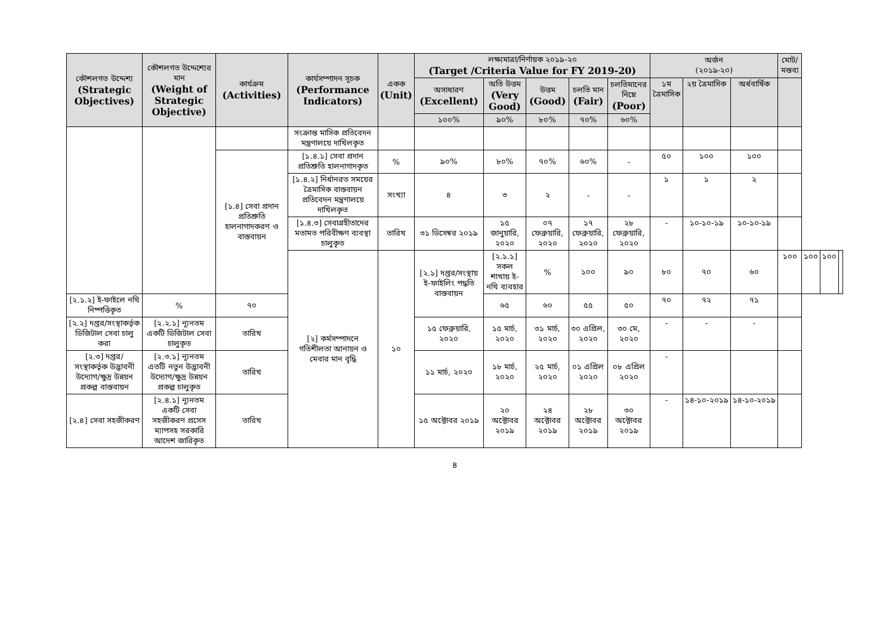| কৌশলগত উদ্দেশ্য (Strategic Objectives) | কৌশলগত উদ্দেশ্যের মান (Weight of Strategic Objective) | কার্যক্রম (Activities) | কার্যসম্পাদন সূচক (Performance Indicators) | একক (Unit) | লক্ষ্যমাত্রা/নির্ণায়ক ২০১৯-২০ (Target /Criteria Value for FY 2019-20) | | | | | অর্জন (২০১৯-২০) | | | মোট/ মন্তব্য | | | |
| --- | --- | --- | --- | --- | --- | --- | --- | --- | --- | --- | --- | --- | --- | --- | --- | --- |
| | | | | | অসাধারণ (Excellent) | অতি উত্তম (Very Good) | উত্তম (Good) | চলতি মান (Fair) | চলতিমানের নিম্নে (Poor) | ১ম ত্রৈমাসিক | ২য় ত্রৈমাসিক | অর্ধবার্ষিক | | | | |
| | | | | | ১০০% | ৯০% | ৮০% | ৭০% | ৬০% | | | | | | | |
| | | | সংক্রান্ত মাসিক প্রতিবেদন মন্ত্রণালয়ে দাখিলকৃত | | | | | | | | | | | | | |
| | | [১.৪] সেবা প্রদান প্রতিশ্রুতি হালনাগাদকরণ ও বাস্তবায়ন | [১.৪.১] সেবা প্রদান প্রতিশ্রুতি হালনাগাদকৃত | % | ৯০% | ৮০% | ৭০% | ৬০% | - | ৫০ | ১০০ | ১০০ | | | | |
| | | | [১.৪.২] নির্ধানরত সময়ের ত্রৈমাসিক বাস্তবায়ন প্রতিবেদন মন্ত্রণালয়ে দাখিলকৃত | সংখ্যা | ৪ | ৩ | ২ | - | - | ১ | ১ | ২ | | | | |
| | | | [১.৪.৩] সেবাগ্রহীতাদের মতামত পরিবীক্ষণ ব্যবস্থা চালুকৃত | তারিখ | ৩১ ডিসেম্বর ২০১৯ | ১৫ জানুয়ারি, ২০২০ | ০৭ ফেব্রুয়ারি, ২০২০ | ১৭ ফেব্রুয়ারি, ২০২০ | ২৮ ফেব্রুয়ারি, ২০২০ | - | ১০-১০-১৯ | ১০-১০-১৯ | | | | |
| | | | [২] কর্মসম্পাদনে গতিশীলতা আনায়ন ও মেবার মান বৃদ্ধি | ১০ | [২.১] দপ্তর/সংস্থায় ই-ফাইলিং পদ্ধতি বাস্তবায়ন | [২.১.১] সকল শাখায় ই-নথি ব্যবহার | % | ১০০ | ৯০ | ৮০ | ৭০ | ৬০ | ১০০ | ১০০ | ১০০ | |
| [২.১.২] ই-ফাইলে নথি নিষ্পত্তিকৃত | % | ৭০ | | | | ৬৫ | ৬০ | ৫৫ | ৫০ | ৭০ | ৭২ | ৭১ | | | | |
| [২.২] দপ্তর/সংস্থাকর্তৃক ডিজিটাল সেবা চালু করা | [২.২.১] ন্যূনতম একটি ডিজিটাল সেবা চালুকৃত | তারিখ | | | ১৫ ফেব্রুয়ারি, ২০২০ | ১৫ মার্চ, ২০২০ | ৩১ মার্চ, ২০২০ | ৩০ এপ্রিল, ২০২০ | ৩০ মে, ২০২০ | - | - | - | | | | |
| [২.৩] দপ্তর/ সংস্থাকর্তৃক উদ্ভাবনী উদ্যোগ/ক্ষুদ্র উন্নয়ন প্রকল্প বাস্তবায়ন | [২.৩.১] ন্যূনতম এতটি নতুন উদ্ভাবনী উদ্যোগ/ক্ষুদ্র উন্নয়ন প্রকল্প চালুকৃত | তারিখ | | | ১১ মার্চ, ২০২০ | ১৮ মার্চ, ২০২০ | ২৫ মার্চ, ২০২০ | ০১ এপ্রিল ২০২০ | ০৮ এপ্রিল ২০২০ | - | | | | | | |
| [২.৪] সেবা সহজীকরণ | [২.৪.১] ন্যূনতম একটি সেবা সহজীকরণ প্রসেস ম্যাপসহ সরকারি আদেশ জারিকৃত | তারিখ | | | ১৫ অক্টোবর ২০১৯ | ২০ অক্টোবর ২০১৯ | ২৪ অক্টোবর ২০১৯ | ২৮ অক্টোবর ২০১৯ | ৩০ অক্টোবর ২০১৯ | - | ১৪-১০-২০১৯ | ১৪-১০-২০১৯ | | | | |
৪